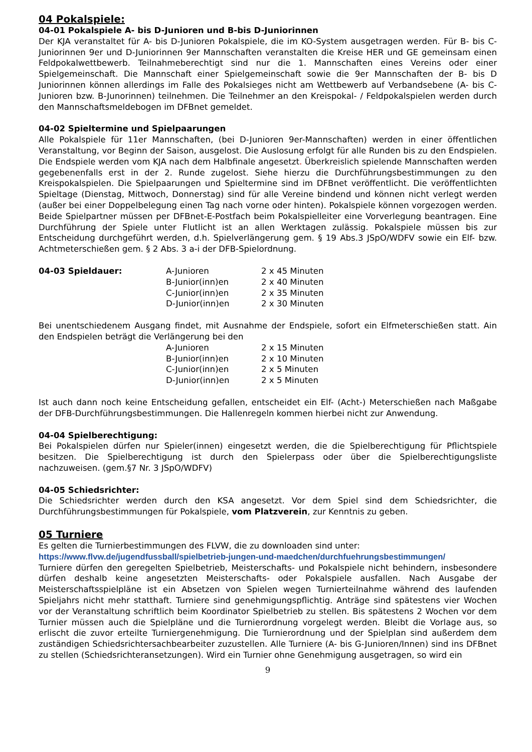04 Pokalspiele:
04-01 Pokalspiele A- bis D-Junioren und B-bis D-Juniorinnen
Der KJA veranstaltet für A- bis D-Junioren Pokalspiele, die im KO-System ausgetragen werden. Für B- bis C-Juniorinnen 9er und D-Juniorinnen 9er Mannschaften veranstalten die Kreise HER und GE gemeinsam einen Feldpokalwettbewerb. Teilnahmeberechtigt sind nur die 1. Mannschaften eines Vereins oder einer Spielgemeinschaft. Die Mannschaft einer Spielgemeinschaft sowie die 9er Mannschaften der B- bis D Juniorinnen können allerdings im Falle des Pokalsieges nicht am Wettbewerb auf Verbandsebene (A- bis C-Junioren bzw. B-Junorinnen) teilnehmen. Die Teilnehmer an den Kreispokal- / Feldpokalspielen werden durch den Mannschaftsmeldebogen im DFBnet gemeldet.
04-02 Spieltermine und Spielpaarungen
Alle Pokalspiele für 11er Mannschaften, (bei D-Junioren 9er-Mannschaften) werden in einer öffentlichen Veranstaltung, vor Beginn der Saison, ausgelost. Die Auslosung erfolgt für alle Runden bis zu den Endspielen. Die Endspiele werden vom KJA nach dem Halbfinale angesetzt. Überkreislich spielende Mannschaften werden gegebenenfalls erst in der 2. Runde zugelost. Siehe hierzu die Durchführungsbestimmungen zu den Kreispokalspielen. Die Spielpaarungen und Spieltermine sind im DFBnet veröffentlicht. Die veröffentlichten Spieltage (Dienstag, Mittwoch, Donnerstag) sind für alle Vereine bindend und können nicht verlegt werden (außer bei einer Doppelbelegung einen Tag nach vorne oder hinten). Pokalspiele können vorgezogen werden. Beide Spielpartner müssen per DFBnet-E-Postfach beim Pokalspielleiter eine Vorverlegung beantragen. Eine Durchführung der Spiele unter Flutlicht ist an allen Werktagen zulässig. Pokalspiele müssen bis zur Entscheidung durchgeführt werden, d.h. Spielverlängerung gem. § 19 Abs.3 JSpO/WDFV sowie ein Elf- bzw. Achtmeterschießen gem. § 2 Abs. 3 a-i der DFB-Spielordnung.
| 04-03 Spieldauer: | A-Junioren | 2 x 45 Minuten |
| | B-Junior(inn)en | 2 x 40 Minuten |
| | C-Junior(inn)en | 2 x 35 Minuten |
| | D-Junior(inn)en | 2 x 30 Minuten |
Bei unentschiedenem Ausgang findet, mit Ausnahme der Endspiele, sofort ein Elfmeterschießen statt. Ain den Endspielen beträgt die Verlängerung bei den
| | A-Junioren | 2 x 15 Minuten |
| | B-Junior(inn)en | 2 x 10 Minuten |
| | C-Junior(inn)en | 2 x 5 Minuten |
| | D-Junior(inn)en | 2 x 5 Minuten |
Ist auch dann noch keine Entscheidung gefallen, entscheidet ein Elf- (Acht-) Meterschießen nach Maßgabe der DFB-Durchführungsbestimmungen. Die Hallenregeln kommen hierbei nicht zur Anwendung.
04-04 Spielberechtigung:
Bei Pokalspielen dürfen nur Spieler(innen) eingesetzt werden, die die Spielberechtigung für Pflichtspiele besitzen. Die Spielberechtigung ist durch den Spielerpass oder über die Spielberechtigungsliste nachzuweisen. (gem.§7 Nr. 3 JSpO/WDFV)
04-05 Schiedsrichter:
Die Schiedsrichter werden durch den KSA angesetzt. Vor dem Spiel sind dem Schiedsrichter, die Durchführungsbestimmungen für Pokalspiele, vom Platzverein, zur Kenntnis zu geben.
05 Turniere
Es gelten die Turnierbestimmungen des FLVW, die zu downloaden sind unter:
https://www.flvw.de/jugendfussball/spielbetrieb-jungen-und-maedchen/durchfuehrungsbestimmungen/
Turniere dürfen den geregelten Spielbetrieb, Meisterschafts- und Pokalspiele nicht behindern, insbesondere dürfen deshalb keine angesetzten Meisterschafts- oder Pokalspiele ausfallen. Nach Ausgabe der Meisterschaftsspielpläne ist ein Absetzen von Spielen wegen Turnierteilnahme während des laufenden Spieljahrs nicht mehr statthaft. Turniere sind genehmigungspflichtig. Anträge sind spätestens vier Wochen vor der Veranstaltung schriftlich beim Koordinator Spielbetrieb zu stellen. Bis spätestens 2 Wochen vor dem Turnier müssen auch die Spielpläne und die Turnierordnung vorgelegt werden. Bleibt die Vorlage aus, so erlischt die zuvor erteilte Turniergenehmigung. Die Turnierordnung und der Spielplan sind außerdem dem zuständigen Schiedsrichtersachbearbeiter zuzustellen. Alle Turniere (A- bis G-Junioren/Innen) sind ins DFBnet zu stellen (Schiedsrichteransetzungen). Wird ein Turnier ohne Genehmigung ausgetragen, so wird ein
9